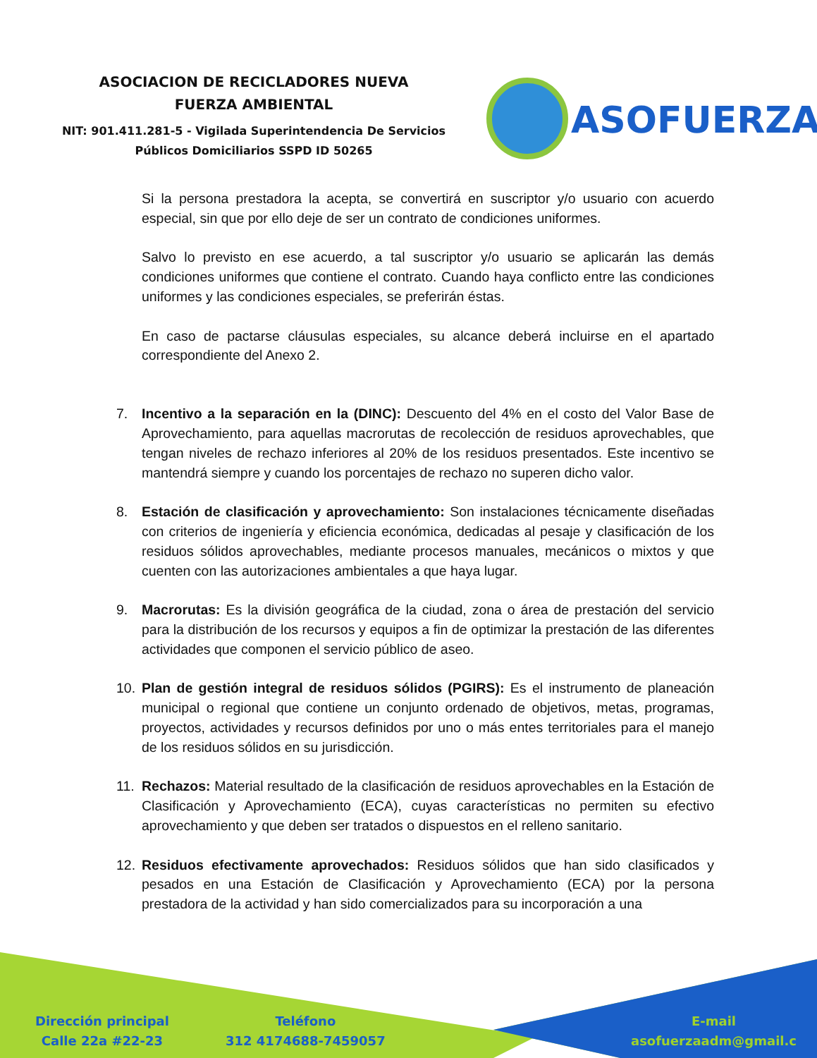ASOCIACION DE RECICLADORES NUEVA
FUERZA AMBIENTAL
NIT: 901.411.281-5 - Vigilada Superintendencia De Servicios Públicos Domiciliarios SSPD ID 50265
ASOFUERZA
Si la persona prestadora la acepta, se convertirá en suscriptor y/o usuario con acuerdo especial, sin que por ello deje de ser un contrato de condiciones uniformes.
Salvo lo previsto en ese acuerdo, a tal suscriptor y/o usuario se aplicarán las demás condiciones uniformes que contiene el contrato. Cuando haya conflicto entre las condiciones uniformes y las condiciones especiales, se preferirán éstas.
En caso de pactarse cláusulas especiales, su alcance deberá incluirse en el apartado correspondiente del Anexo 2.
7. Incentivo a la separación en la (DINC): Descuento del 4% en el costo del Valor Base de Aprovechamiento, para aquellas macrorutas de recolección de residuos aprovechables, que tengan niveles de rechazo inferiores al 20% de los residuos presentados. Este incentivo se mantendrá siempre y cuando los porcentajes de rechazo no superen dicho valor.
8. Estación de clasificación y aprovechamiento: Son instalaciones técnicamente diseñadas con criterios de ingeniería y eficiencia económica, dedicadas al pesaje y clasificación de los residuos sólidos aprovechables, mediante procesos manuales, mecánicos o mixtos y que cuenten con las autorizaciones ambientales a que haya lugar.
9. Macrorutas: Es la división geográfica de la ciudad, zona o área de prestación del servicio para la distribución de los recursos y equipos a fin de optimizar la prestación de las diferentes actividades que componen el servicio público de aseo.
10. Plan de gestión integral de residuos sólidos (PGIRS): Es el instrumento de planeación municipal o regional que contiene un conjunto ordenado de objetivos, metas, programas, proyectos, actividades y recursos definidos por uno o más entes territoriales para el manejo de los residuos sólidos en su jurisdicción.
11. Rechazos: Material resultado de la clasificación de residuos aprovechables en la Estación de Clasificación y Aprovechamiento (ECA), cuyas características no permiten su efectivo aprovechamiento y que deben ser tratados o dispuestos en el relleno sanitario.
12. Residuos efectivamente aprovechados: Residuos sólidos que han sido clasificados y pesados en una Estación de Clasificación y Aprovechamiento (ECA) por la persona prestadora de la actividad y han sido comercializados para su incorporación a una
Dirección principal
Calle 22a #22-23
Teléfono
312 4174688-7459057
E-mail
asofuerzaadm@gmail.c